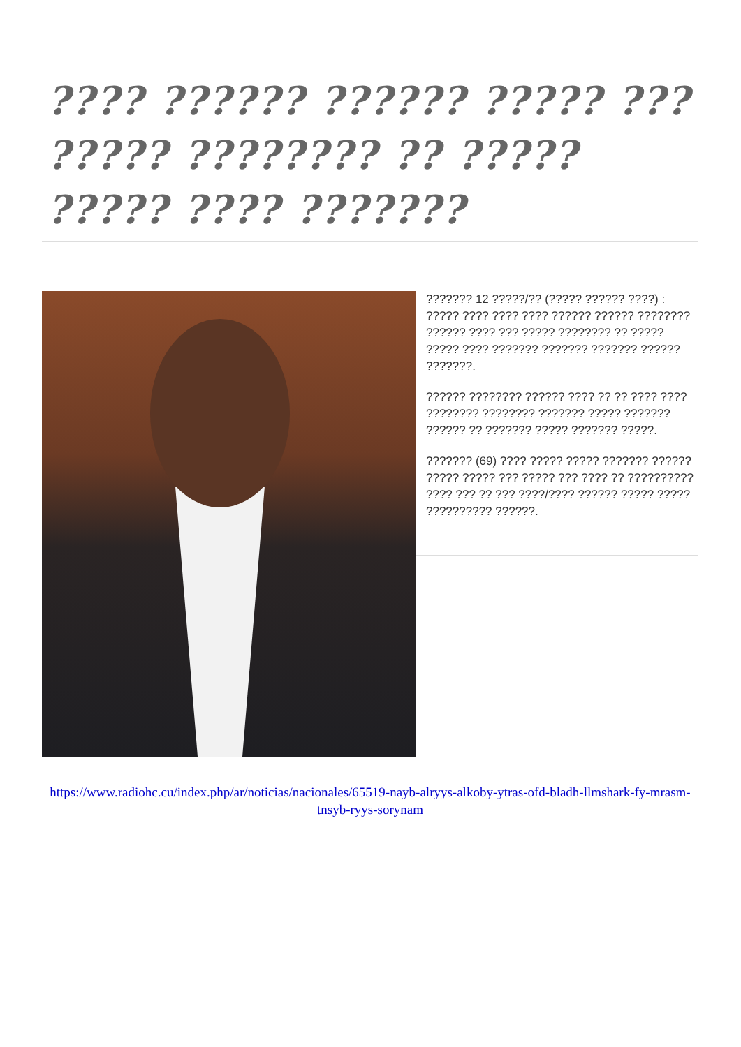???? ?????? ?????? ????? ??? ????? ???????? ?? ????? ????? ???? ???????
??????? 12 ?????/?? (????? ?????? ????) : ????? ???? ???? ???? ?????? ?????? ???????? ?????? ???? ??? ????? ???????? ?? ????? ????? ???? ??????? ??????? ??????? ?????? ???????.
?????? ???????? ?????? ???? ?? ?? ???? ???? ???????? ???????? ??????? ????? ??????? ?????? ?? ??????? ????? ??????? ?????.
??????? (69) ???? ????? ????? ??????? ?????? ????? ????? ??? ????? ??? ???? ?? ?????????? ???? ??? ?? ??? ????/???? ?????? ????? ????? ?????????? ??????.
https://www.radiohc.cu/index.php/ar/noticias/nacionales/65519-nayb-alryys-alkoby-ytras-ofd-bladh-llmshark-fy-mrasm-tnsyb-ryys-sorynam